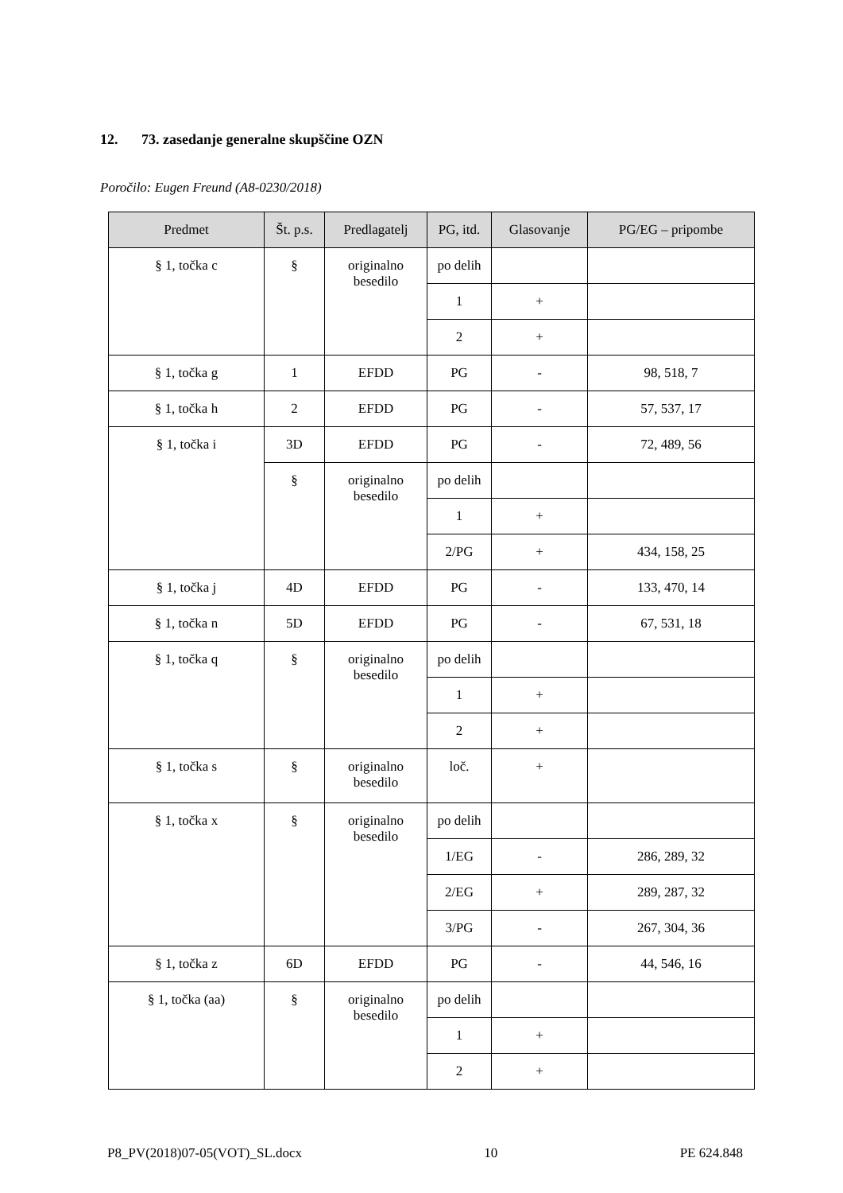12. 73. zasedanje generalne skupščine OZN
Poročilo: Eugen Freund (A8-0230/2018)
| Predmet | Št. p.s. | Predlagatelj | PG, itd. | Glasovanje | PG/EG – pripombe |
| --- | --- | --- | --- | --- | --- |
| § 1, točka c | § | originalno besedilo | po delih | | |
| | | | 1 | + | |
| | | | 2 | + | |
| § 1, točka g | 1 | EFDD | PG | - | 98, 518, 7 |
| § 1, točka h | 2 | EFDD | PG | - | 57, 537, 17 |
| § 1, točka i | 3D | EFDD | PG | - | 72, 489, 56 |
| | § | originalno besedilo | po delih | | |
| | | | 1 | + | |
| | | | 2/PG | + | 434, 158, 25 |
| § 1, točka j | 4D | EFDD | PG | - | 133, 470, 14 |
| § 1, točka n | 5D | EFDD | PG | - | 67, 531, 18 |
| § 1, točka q | § | originalno besedilo | po delih | | |
| | | | 1 | + | |
| | | | 2 | + | |
| § 1, točka s | § | originalno besedilo | loč. | + | |
| § 1, točka x | § | originalno besedilo | po delih | | |
| | | | 1/EG | - | 286, 289, 32 |
| | | | 2/EG | + | 289, 287, 32 |
| | | | 3/PG | - | 267, 304, 36 |
| § 1, točka z | 6D | EFDD | PG | - | 44, 546, 16 |
| § 1, točka (aa) | § | originalno besedilo | po delih | | |
| | | | 1 | + | |
| | | | 2 | + | |
P8_PV(2018)07-05(VOT)_SL.docx 10 PE 624.848